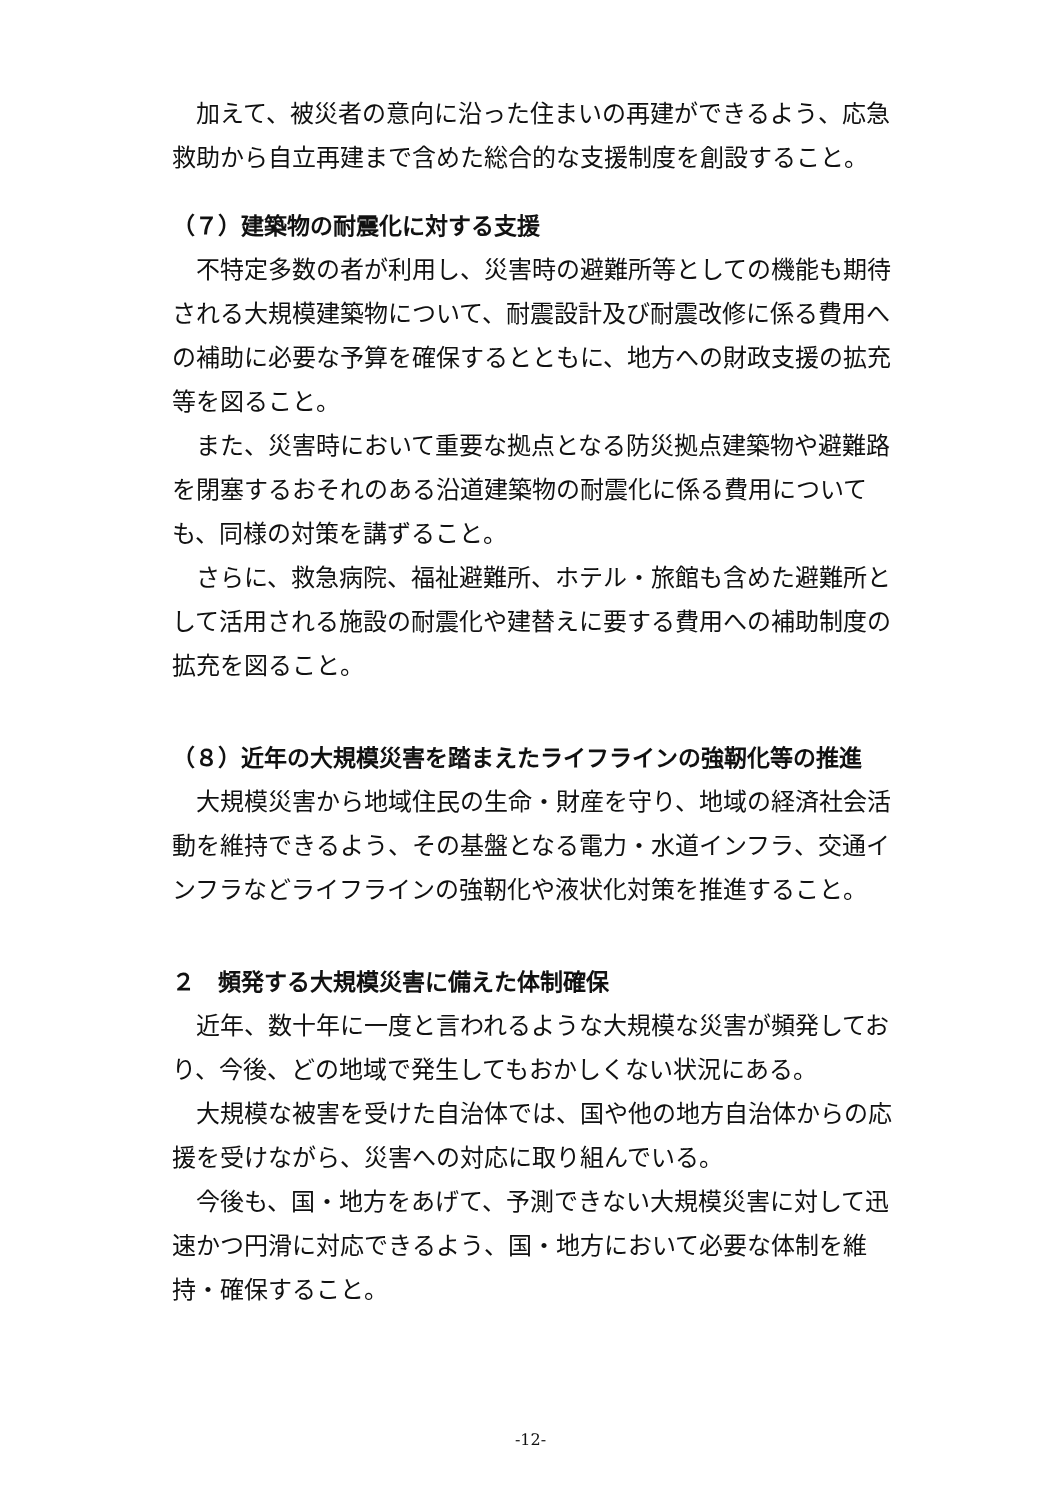加えて、被災者の意向に沿った住まいの再建ができるよう、応急救助から自立再建まで含めた総合的な支援制度を創設すること。
（７）建築物の耐震化に対する支援
不特定多数の者が利用し、災害時の避難所等としての機能も期待される大規模建築物について、耐震設計及び耐震改修に係る費用への補助に必要な予算を確保するとともに、地方への財政支援の拡充等を図ること。
また、災害時において重要な拠点となる防災拠点建築物や避難路を閉塞するおそれのある沿道建築物の耐震化に係る費用についても、同様の対策を講ずること。
さらに、救急病院、福祉避難所、ホテル・旅館も含めた避難所として活用される施設の耐震化や建替えに要する費用への補助制度の拡充を図ること。
（８）近年の大規模災害を踏まえたライフラインの強靭化等の推進
大規模災害から地域住民の生命・財産を守り、地域の経済社会活動を維持できるよう、その基盤となる電力・水道インフラ、交通インフラなどライフラインの強靭化や液状化対策を推進すること。
２　頻発する大規模災害に備えた体制確保
近年、数十年に一度と言われるような大規模な災害が頻発しており、今後、どの地域で発生してもおかしくない状況にある。
大規模な被害を受けた自治体では、国や他の地方自治体からの応援を受けながら、災害への対応に取り組んでいる。
今後も、国・地方をあげて、予測できない大規模災害に対して迅速かつ円滑に対応できるよう、国・地方において必要な体制を維持・確保すること。
-12-